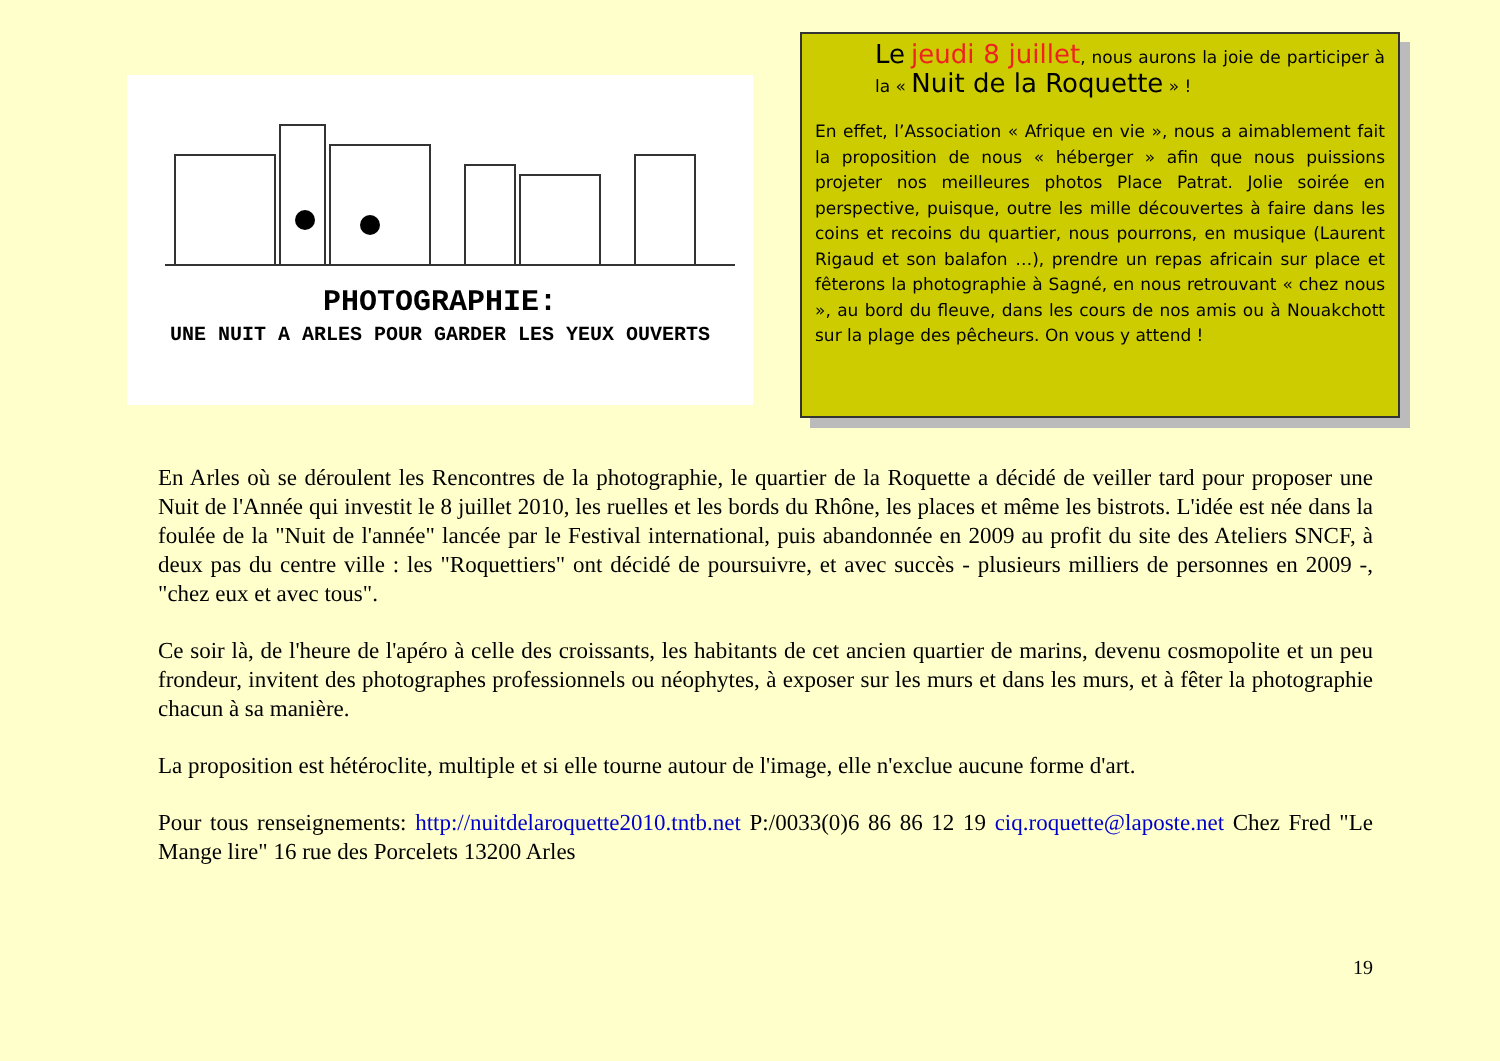PHOTOGRAPHIE:
UNE NUIT A ARLES POUR GARDER LES YEUX OUVERTS
Le jeudi 8 juillet, nous aurons la joie de participer à la « Nuit de la Roquette » !
En effet, l’Association « Afrique en vie », nous a aimablement fait la proposition de nous « héberger » afin que nous puissions projeter nos meilleures photos Place Patrat. Jolie soirée en perspective, puisque, outre les mille découvertes à faire dans les coins et recoins du quartier, nous pourrons, en musique (Laurent Rigaud et son balafon …), prendre un repas africain sur place et fêterons la photographie à Sagné, en nous retrouvant « chez nous », au bord du fleuve, dans les cours de nos amis ou à Nouakchott sur la plage des pêcheurs. On vous y attend !
En Arles où se déroulent les Rencontres de la photographie, le quartier de la Roquette a décidé de veiller tard pour proposer une Nuit de l'Année qui investit le 8 juillet 2010, les ruelles et les bords du Rhône, les places et même les bistrots. L'idée est née dans la foulée de la "Nuit de l'année" lancée par le Festival international, puis abandonnée en 2009 au profit du site des Ateliers SNCF, à deux pas du centre ville : les "Roquettiers" ont décidé de poursuivre, et avec succès - plusieurs milliers de personnes en 2009 -, "chez eux et avec tous".
Ce soir là, de l'heure de l'apéro à celle des croissants, les habitants de cet ancien quartier de marins, devenu cosmopolite et un peu frondeur, invitent des photographes professionnels ou néophytes, à exposer sur les murs et dans les murs, et à fêter la photographie chacun à sa manière.
La proposition est hétéroclite, multiple et si elle tourne autour de l'image, elle n'exclue aucune forme d'art.
Pour tous renseignements: http://nuitdelaroquette2010.tntb.net P:/0033(0)6 86 86 12 19 ciq.roquette@laposte.net Chez Fred "Le Mange lire" 16 rue des Porcelets 13200 Arles
19